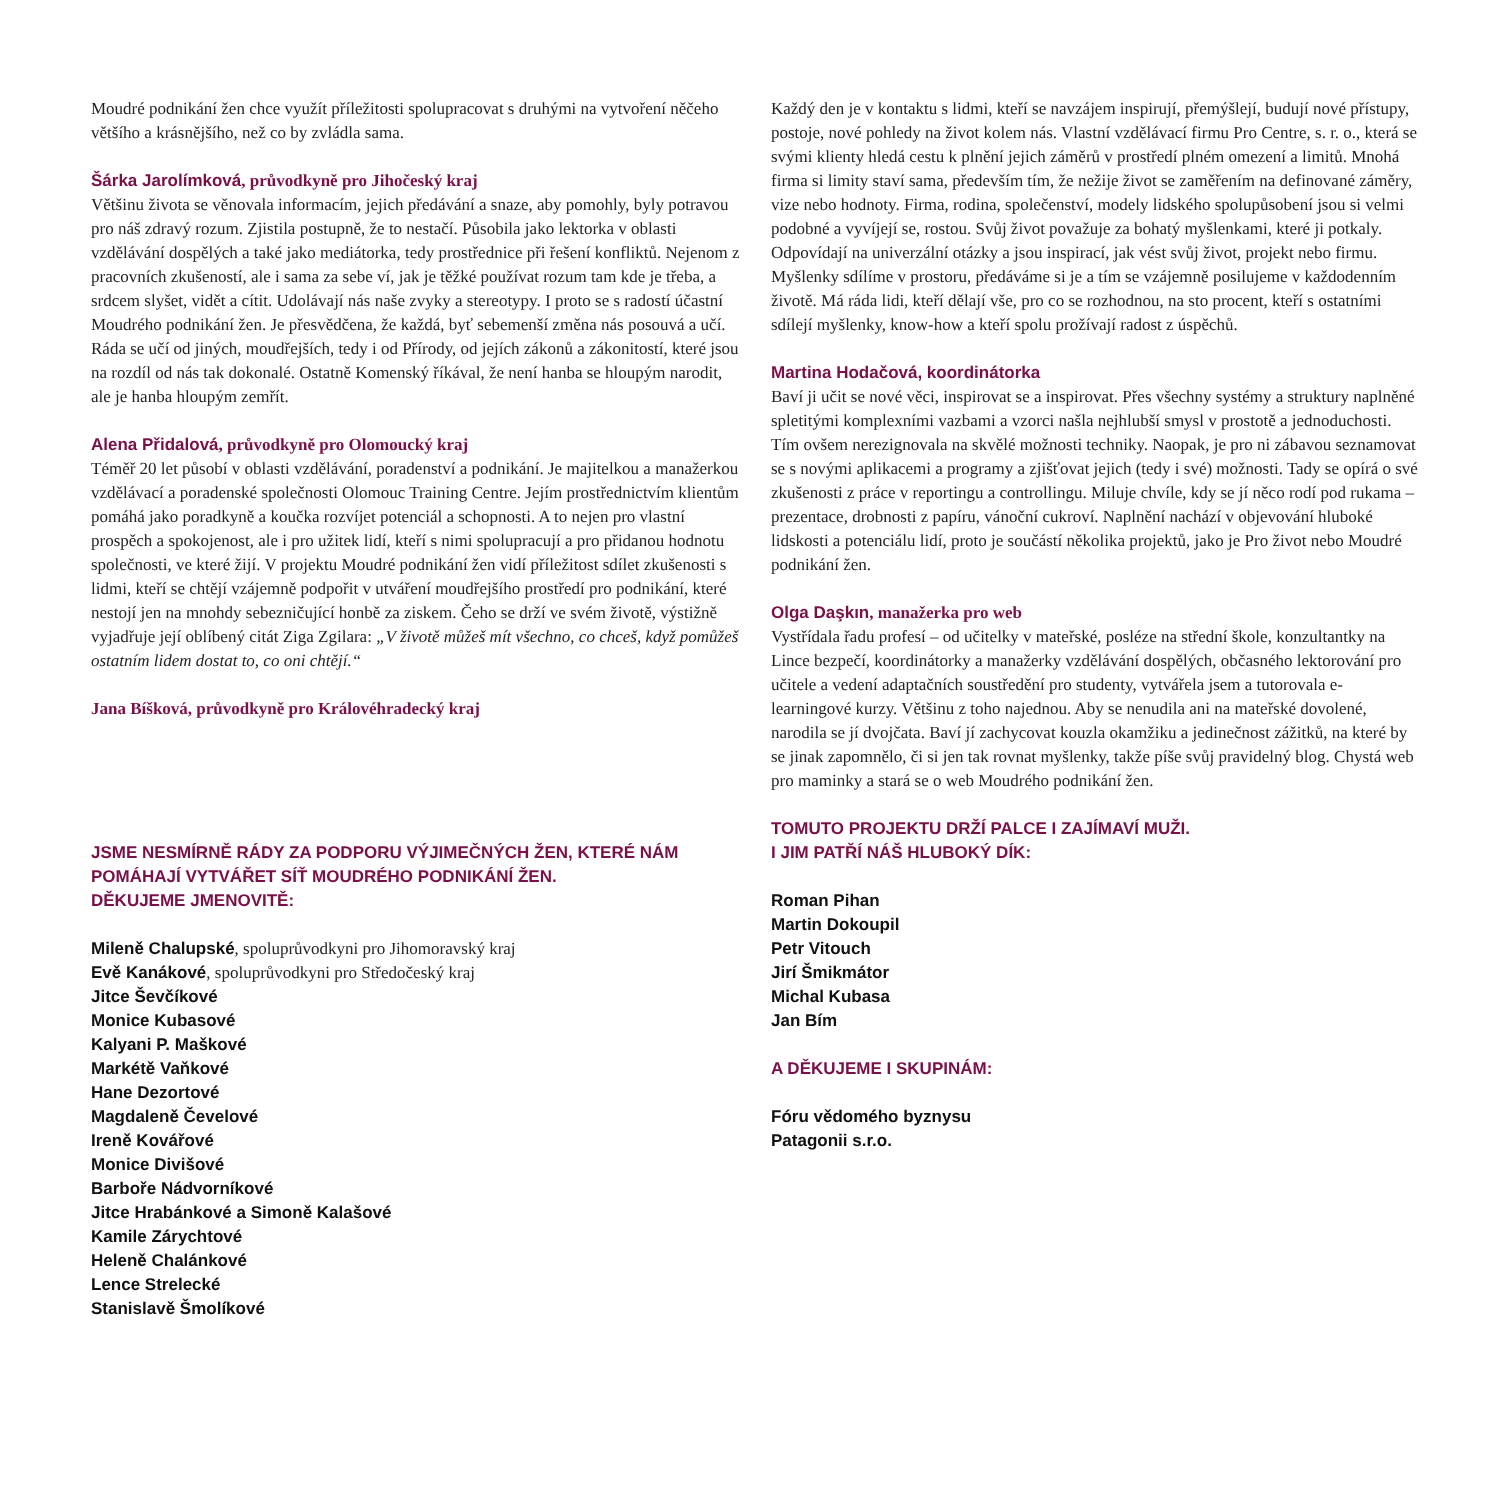Moudré podnikání žen chce využít příležitosti spolupracovat s druhými na vytvoření něčeho většího a krásnějšího, než co by zvládla sama.
Šárka Jarolímková, průvodkyně pro Jihočeský kraj
Většinu života se věnovala informacím, jejich předávání a snaze, aby pomohly, byly potravou pro náš zdravý rozum. Zjistila postupně, že to nestačí. Působila jako lektorka v oblasti vzdělávání dospělých a také jako mediátorka, tedy prostřednice při řešení konfliktů. Nejenom z pracovních zkušeností, ale i sama za sebe ví, jak je těžké používat rozum tam kde je třeba, a srdcem slyšet, vidět a cítit. Udolávají nás naše zvyky a stereotypy. I proto se s radostí účastní Moudrého podnikání žen. Je přesvědčena, že každá, byť sebemenší změna nás posouvá a učí. Ráda se učí od jiných, moudřejších, tedy i od Přírody, od jejích zákonů a zákonitostí, které jsou na rozdíl od nás tak dokonalé. Ostatně Komenský říkával, že není hanba se hloupým narodit, ale je hanba hloupým zemřít.
Alena Přidalová, průvodkyně pro Olomoucký kraj
Téměř 20 let působí v oblasti vzdělávání, poradenství a podnikání. Je majitelkou a manažerkou vzdělávací a poradenské společnosti Olomouc Training Centre. Jejím prostřednictvím klientům pomáhá jako poradkyně a koučka rozvíjet potenciál a schopnosti. A to nejen pro vlastní prospěch a spokojenost, ale i pro užitek lidí, kteří s nimi spolupracují a pro přidanou hodnotu společnosti, ve které žijí. V projektu Moudré podnikání žen vidí příležitost sdílet zkušenosti s lidmi, kteří se chtějí vzájemně podpořit v utváření moudřejšího prostředí pro podnikání, které nestojí jen na mnohdy sebezničující honbě za ziskem. Čeho se drží ve svém životě, výstižně vyjadřuje její oblíbený citát Ziga Zgilara: „V životě můžeš mít všechno, co chceš, když pomůžeš ostatním lidem dostat to, co oni chtějí.“
Jana Bíšková, průvodkyně pro Královéhradecký kraj
JSME NESMÍRNĚ RÁDY ZA PODPORU VÝJIMEČNÝCH ŽEN, KTERÉ NÁM POMÁHAJÍ VYTVÁŘET SÍŤ MOUDRÉHO PODNIKÁNÍ ŽEN.
DĚKUJEME JMENOVITĚ:
Mileně Chalupské, spoluprůvodkyni pro Jihomoravský kraj
Evě Kanákové, spoluprůvodkyni pro Středočeský kraj
Jitce Ševčíkové
Monice Kubasové
Kalyani P. Maškové
Markétě Vaňkové
Hane Dezortové
Magdaleně Čevelové
Ireně Kovářové
Monice Divišové
Barboře Nádvorníkové
Jitce Hrabánkové a Simoně Kalašové
Kamile Zárychtové
Heleně Chalánkové
Lence Strelecké
Stanislavě Šmolíkové
Každý den je v kontaktu s lidmi, kteří se navzájem inspirují, přemýšlejí, budují nové přístupy, postoje, nové pohledy na život kolem nás. Vlastní vzdělávací firmu Pro Centre, s. r. o., která se svými klienty hledá cestu k plnění jejich záměrů v prostředí plném omezení a limitů. Mnohá firma si limity staví sama, především tím, že nežije život se zaměřením na definované záměry, vize nebo hodnoty. Firma, rodina, společenství, modely lidského spolupůsobení jsou si velmi podobné a vyvíjejí se, rostou. Svůj život považuje za bohatý myšlenkami, které ji potkaly. Odpovídají na univerzální otázky a jsou inspirací, jak vést svůj život, projekt nebo firmu. Myšlenky sdílíme v prostoru, předáváme si je a tím se vzájemně posilujeme v každodenním životě. Má ráda lidi, kteří dělají vše, pro co se rozhodnou, na sto procent, kteří s ostatními sdílejí myšlenky, know-how a kteří spolu prožívají radost z úspěchů.
Martina Hodačová, koordinátorka
Baví ji učit se nové věci, inspirovat se a inspirovat. Přes všechny systémy a struktury naplněné spletitými komplexními vazbami a vzorci našla nejhlubší smysl v prostotě a jednoduchosti. Tím ovšem nerezignovala na skvělé možnosti techniky. Naopak, je pro ni zábavou seznamovat se s novými aplikacemi a programy a zjišťovat jejich (tedy i své) možnosti. Tady se opírá o své zkušenosti z práce v reportingu a controllingu. Miluje chvíle, kdy se jí něco rodí pod rukama – prezentace, drobnosti z papíru, vánoční cukroví. Naplnění nachází v objevování hluboké lidskosti a potenciálu lidí, proto je součástí několika projektů, jako je Pro život nebo Moudré podnikání žen.
Olga Daşkın, manažerka pro web
Vystřídala řadu profesí – od učitelky v mateřské, posléze na střední škole, konzultantky na Lince bezpečí, koordinátorky a manažerky vzdělávání dospělých, občasného lektorování pro učitele a vedení adaptačních soustředění pro studenty, vytvářela jsem a tutorovala e-learningové kurzy. Většinu z toho najednou. Aby se nenudila ani na mateřské dovolené, narodila se jí dvojčata. Baví jí zachycovat kouzla okamžiku a jedinečnost zážitků, na které by se jinak zapomnělo, či si jen tak rovnat myšlenky, takže píše svůj pravidelný blog. Chystá web pro maminky a stará se o web Moudrého podnikání žen.
TOMUTO PROJEKTU DRŽÍ PALCE I ZAJÍMAVÍ MUŽI.
I JIM PATŘÍ NÁŠ HLUBOKÝ DÍK:
Roman Pihan
Martin Dokoupil
Petr Vitouch
Jirí Šmikmátor
Michal Kubasa
Jan Bím
A DĚKUJEME I SKUPINÁM:
Fóru vědomého byznysu
Patagonii s.r.o.